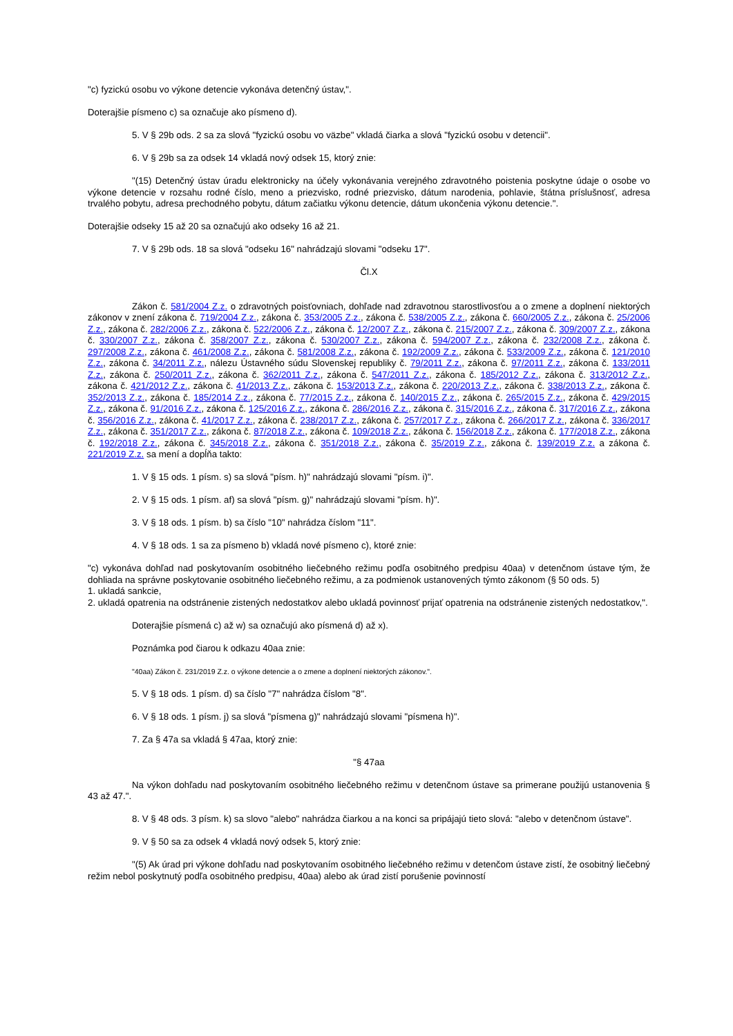"c) fyzickú osobu vo výkone detencie vykonáva detenčný ústav,".
Doterajšie písmeno c) sa označuje ako písmeno d).
5. V § 29b ods. 2 sa za slová "fyzickú osobu vo väzbe" vkladá čiarka a slová "fyzickú osobu v detencii".
6. V § 29b sa za odsek 14 vkladá nový odsek 15, ktorý znie:
"(15) Detenčný ústav úradu elektronicky na účely vykonávania verejného zdravotného poistenia poskytne údaje o osobe vo výkone detencie v rozsahu rodné číslo, meno a priezvisko, rodné priezvisko, dátum narodenia, pohlavie, štátna príslušnosť, adresa trvalého pobytu, adresa prechodného pobytu, dátum začiatku výkonu detencie, dátum ukončenia výkonu detencie.".
Doterajšie odseky 15 až 20 sa označujú ako odseky 16 až 21.
7. V § 29b ods. 18 sa slová "odseku 16" nahrádzajú slovami "odseku 17".
Čl.X
Zákon č. 581/2004 Z.z. o zdravotných poisťovniach, dohľade nad zdravotnou starostlivosťou a o zmene a doplnení niektorých zákonov v znení zákona č. 719/2004 Z.z., zákona č. 353/2005 Z.z., zákona č. 538/2005 Z.z., zákona č. 660/2005 Z.z., zákona č. 25/2006 Z.z., zákona č. 282/2006 Z.z., zákona č. 522/2006 Z.z., zákona č. 12/2007 Z.z., zákona č. 215/2007 Z.z., zákona č. 309/2007 Z.z., zákona č. 330/2007 Z.z., zákona č. 358/2007 Z.z., zákona č. 530/2007 Z.z., zákona č. 594/2007 Z.z., zákona č. 232/2008 Z.z., zákona č. 297/2008 Z.z., zákona č. 461/2008 Z.z., zákona č. 581/2008 Z.z., zákona č. 192/2009 Z.z., zákona č. 533/2009 Z.z., zákona č. 121/2010 Z.z., zákona č. 34/2011 Z.z., nálezu Ústavného súdu Slovenskej republiky č. 79/2011 Z.z., zákona č. 97/2011 Z.z., zákona č. 133/2011 Z.z., zákona č. 250/2011 Z.z., zákona č. 362/2011 Z.z., zákona č. 547/2011 Z.z., zákona č. 185/2012 Z.z., zákona č. 313/2012 Z.z., zákona č. 421/2012 Z.z., zákona č. 41/2013 Z.z., zákona č. 153/2013 Z.z., zákona č. 220/2013 Z.z., zákona č. 338/2013 Z.z., zákona č. 352/2013 Z.z., zákona č. 185/2014 Z.z., zákona č. 77/2015 Z.z., zákona č. 140/2015 Z.z., zákona č. 265/2015 Z.z., zákona č. 429/2015 Z.z., zákona č. 91/2016 Z.z., zákona č. 125/2016 Z.z., zákona č. 286/2016 Z.z., zákona č. 315/2016 Z.z., zákona č. 317/2016 Z.z., zákona č. 356/2016 Z.z., zákona č. 41/2017 Z.z., zákona č. 238/2017 Z.z., zákona č. 257/2017 Z.z., zákona č. 266/2017 Z.z., zákona č. 336/2017 Z.z., zákona č. 351/2017 Z.z., zákona č. 87/2018 Z.z., zákona č. 109/2018 Z.z., zákona č. 156/2018 Z.z., zákona č. 177/2018 Z.z., zákona č. 192/2018 Z.z., zákona č. 345/2018 Z.z., zákona č. 351/2018 Z.z., zákona č. 35/2019 Z.z., zákona č. 139/2019 Z.z. a zákona č. 221/2019 Z.z. sa mení a dopĺňa takto:
1. V § 15 ods. 1 písm. s) sa slová "písm. h)" nahrádzajú slovami "písm. i)".
2. V § 15 ods. 1 písm. af) sa slová "písm. g)" nahrádzajú slovami "písm. h)".
3. V § 18 ods. 1 písm. b) sa číslo "10" nahrádza číslom "11".
4. V § 18 ods. 1 sa za písmeno b) vkladá nové písmeno c), ktoré znie:
"c) vykonáva dohľad nad poskytovaním osobitného liečebného režimu podľa osobitného predpisu 40aa) v detenčnom ústave tým, že dohliada na správne poskytovanie osobitného liečebného režimu, a za podmienok ustanovených týmto zákonom (§ 50 ods. 5)
1. ukladá sankcie,
2. ukladá opatrenia na odstránenie zistených nedostatkov alebo ukladá povinnosť prijať opatrenia na odstránenie zistených nedostatkov,".
Doterajšie písmená c) až w) sa označujú ako písmená d) až x).
Poznámka pod čiarou k odkazu 40aa znie:
"40aa) Zákon č. 231/2019 Z.z. o výkone detencie a o zmene a doplnení niektorých zákonov.".
5. V § 18 ods. 1 písm. d) sa číslo "7" nahrádza číslom "8".
6. V § 18 ods. 1 písm. j) sa slová "písmena g)" nahrádzajú slovami "písmena h)".
7. Za § 47a sa vkladá § 47aa, ktorý znie:
"§ 47aa
Na výkon dohľadu nad poskytovaním osobitného liečebného režimu v detenčnom ústave sa primerane použijú ustanovenia § 43 až 47.".
8. V § 48 ods. 3 písm. k) sa slovo "alebo" nahrádza čiarkou a na konci sa pripájajú tieto slová: "alebo v detenčnom ústave".
9. V § 50 sa za odsek 4 vkladá nový odsek 5, ktorý znie:
"(5) Ak úrad pri výkone dohľadu nad poskytovaním osobitného liečebného režimu v detenčom ústave zistí, že osobitný liečebný režim nebol poskytnutý podľa osobitného predpisu, 40aa) alebo ak úrad zistí porušenie povinností